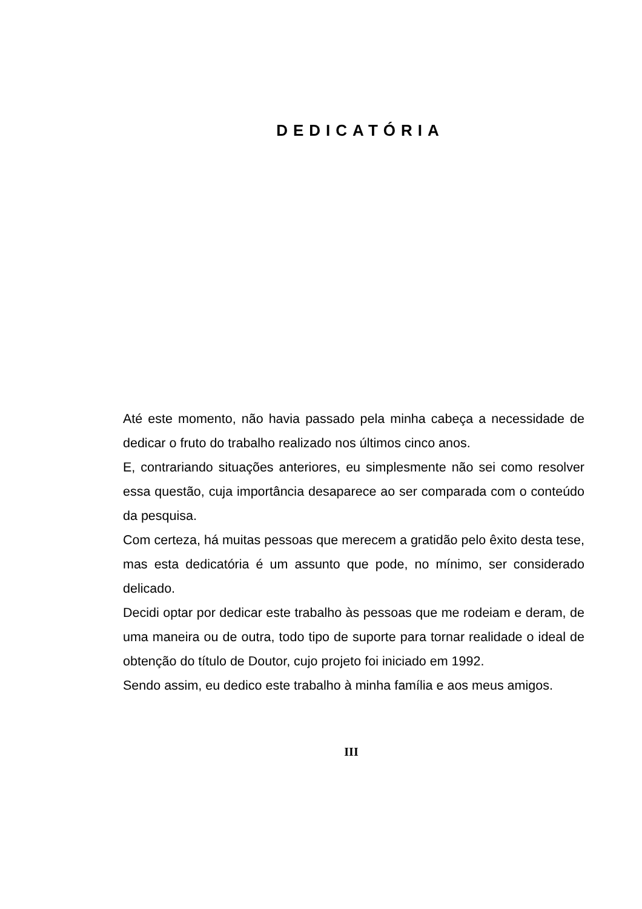DEDICATÓRIA
Até este momento, não havia passado pela minha cabeça a necessidade de dedicar o fruto do trabalho realizado nos últimos cinco anos.
E, contrariando situações anteriores, eu simplesmente não sei como resolver essa questão, cuja importância desaparece ao ser comparada com o conteúdo da pesquisa.
Com certeza, há muitas pessoas que merecem a gratidão pelo êxito desta tese, mas esta dedicatória é um assunto que pode, no mínimo, ser considerado delicado.
Decidi optar por dedicar este trabalho às pessoas que me rodeiam e deram, de uma maneira ou de outra, todo tipo de suporte para tornar realidade o ideal de obtenção do título de Doutor, cujo projeto foi iniciado em 1992.
Sendo assim, eu dedico este trabalho à minha família e aos meus amigos.
III